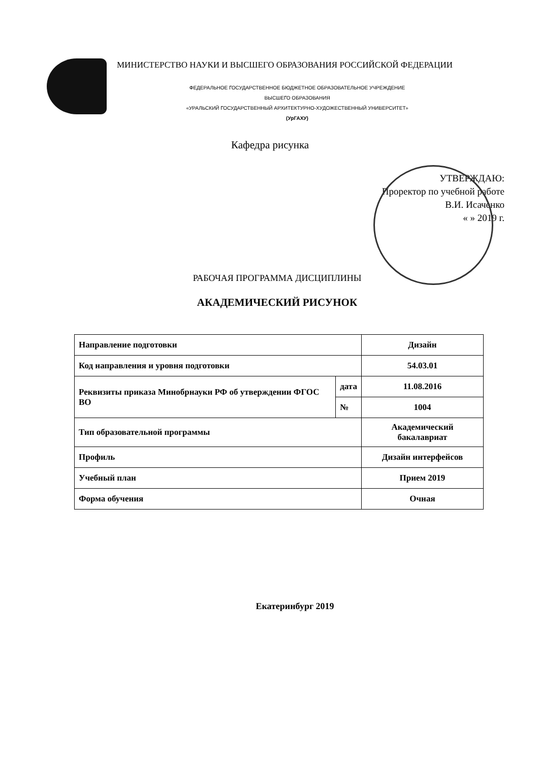МИНИСТЕРСТВО НАУКИ И ВЫСШЕГО ОБРАЗОВАНИЯ РОССИЙСКОЙ ФЕДЕРАЦИИ
ФЕДЕРАЛЬНОЕ ГОСУДАРСТВЕННОЕ БЮДЖЕТНОЕ ОБРАЗОВАТЕЛЬНОЕ УЧРЕЖДЕНИЕ
ВЫСШЕГО ОБРАЗОВАНИЯ
«УРАЛЬСКИЙ ГОСУДАРСТВЕННЫЙ АРХИТЕКТУРНО-ХУДОЖЕСТВЕННЫЙ УНИВЕРСИТЕТ»
(УрГАХУ)
Кафедра рисунка
УТВЕРЖДАЮ:
Проректор по учебной работе
В.И. Исаченко
« » 2019 г.
РАБОЧАЯ ПРОГРАММА ДИСЦИПЛИНЫ
АКАДЕМИЧЕСКИЙ РИСУНОК
| Направление подготовки | | Дизайн |
| Код направления и уровня подготовки | | 54.03.01 |
| Реквизиты приказа Минобрнауки РФ об утверждении ФГОС ВО | дата | 11.08.2016 |
| | № | 1004 |
| Тип образовательной программы | | Академический бакалавриат |
| Профиль | | Дизайн интерфейсов |
| Учебный план | | Прием 2019 |
| Форма обучения | | Очная |
Екатеринбург 2019